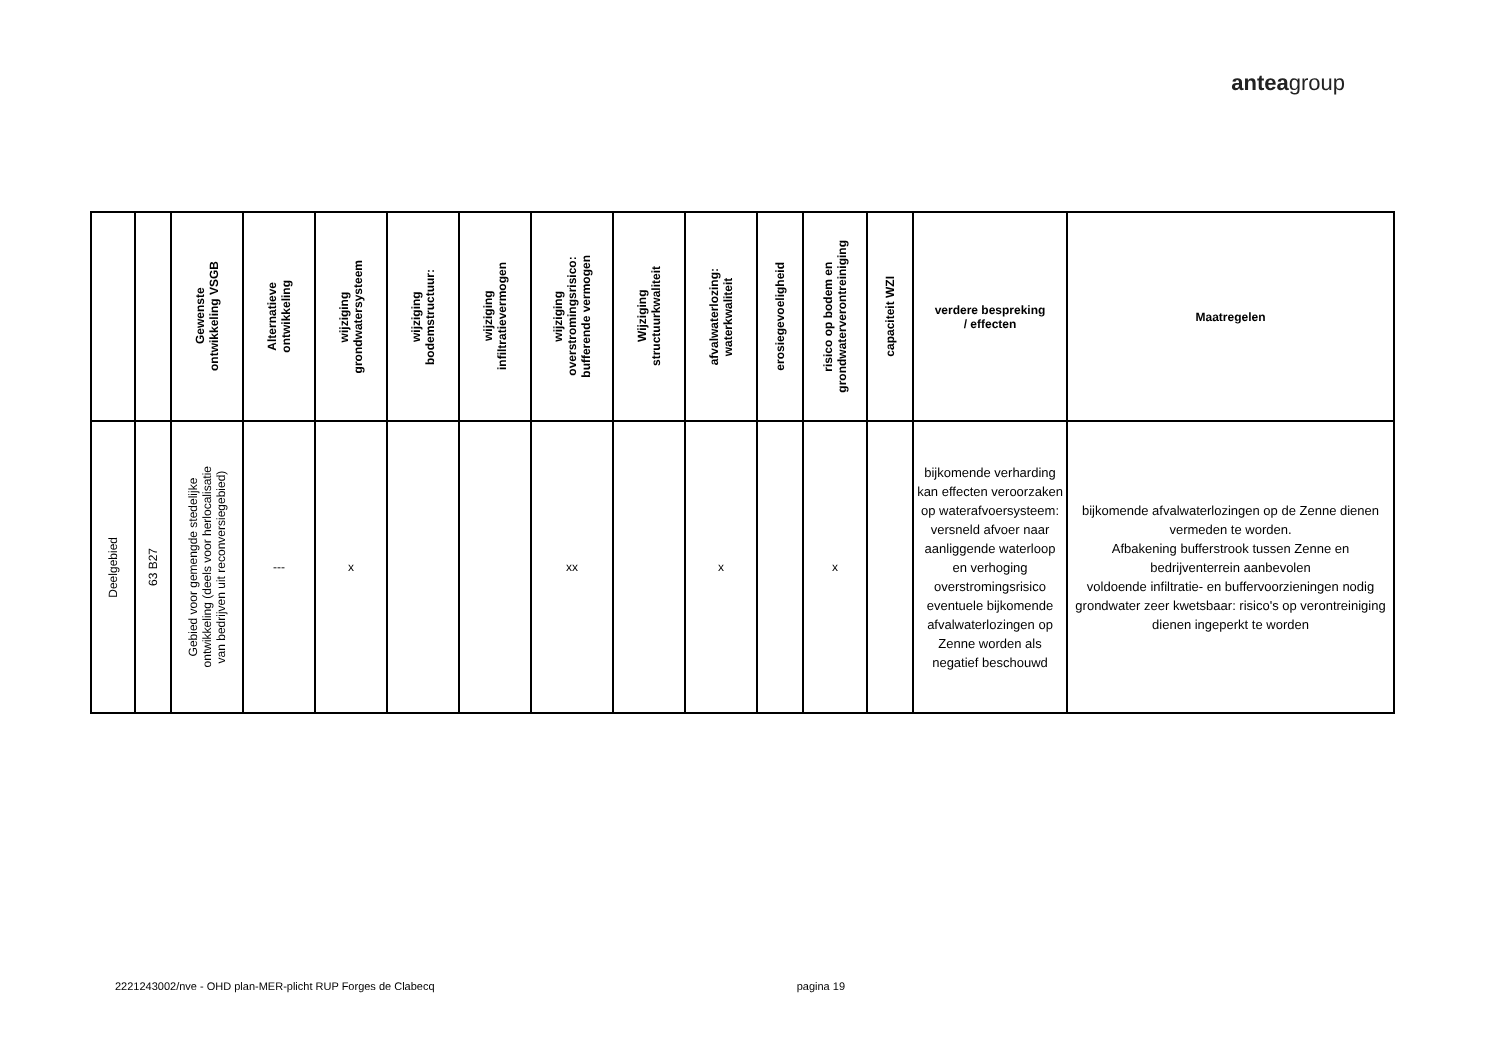anteagroup
| | | Gewenste ontwikkeling VSGB | Alternatieve ontwikkeling | wijziging grondwatersysteem | wijziging bodemstructuur: | wijziging infiltratievermogen | wijziging overstromingsrisico: bufferende vermogen | Wijziging structuurkwaliteit | afvalwaterlozing: waterkwaliteit | erosiegevoeligheid | risico op bodem en grondwaterverontreiniging | capaciteit WZI | verdere bespreking / effecten | Maatregelen |
| --- | --- | --- | --- | --- | --- | --- | --- | --- | --- | --- | --- | --- | --- | --- |
| Deelgebied | 63 B27 | Gebied voor gemengde stedelijke ontwikkeling (deels voor herlocalisatie van bedrijven uit reconversiegebied) | --- | x | | | xx | | x | | x | | bijkomende verharding kan effecten veroorzaken op waterafvoersysteem: versneld afvoer naar aanliggende waterloop en verhoging overstromingsrisico eventuele bijkomende afvalwaterlozingen op Zenne worden als negatief beschouwd | bijkomende afvalwaterlozingen op de Zenne dienen vermeden te worden. Afbakening bufferstrook tussen Zenne en bedrijventerrein aanbevolen voldoende infiltratie- en buffervoorzieningen nodig grondwater zeer kwetsbaar: risico's op verontreiniging dienen ingeperkt te worden |
2221243002/nve - OHD plan-MER-plicht RUP Forges de Clabecq pagina 19